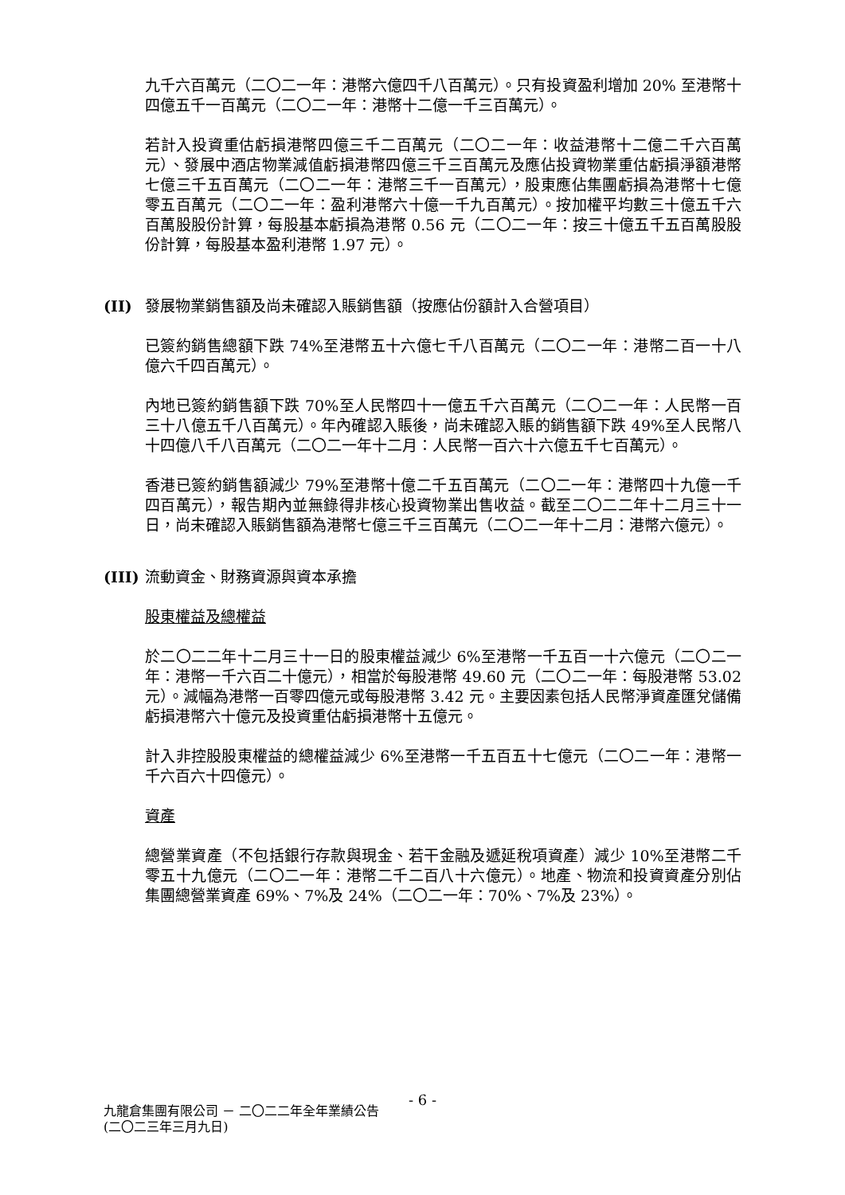九千六百萬元（二〇二一年：港幣六億四千八百萬元）。只有投資盈利增加 20% 至港幣十四億五千一百萬元（二〇二一年：港幣十二億一千三百萬元）。
若計入投資重估虧損港幣四億三千二百萬元（二〇二一年：收益港幣十二億二千六百萬元）、發展中酒店物業減值虧損港幣四億三千三百萬元及應佔投資物業重估虧損淨額港幣七億三千五百萬元（二〇二一年：港幣三千一百萬元），股東應佔集團虧損為港幣十七億零五百萬元（二〇二一年：盈利港幣六十億一千九百萬元）。按加權平均數三十億五千六百萬股股份計算，每股基本虧損為港幣 0.56 元（二〇二一年：按三十億五千五百萬股股份計算，每股基本盈利港幣 1.97 元）。
(II) 發展物業銷售額及尚未確認入賬銷售額（按應佔份額計入合營項目）
已簽約銷售總額下跌 74%至港幣五十六億七千八百萬元（二〇二一年：港幣二百一十八億六千四百萬元）。
內地已簽約銷售額下跌 70%至人民幣四十一億五千六百萬元（二〇二一年：人民幣一百三十八億五千八百萬元）。年內確認入賬後，尚未確認入賬的銷售額下跌 49%至人民幣八十四億八千八百萬元（二〇二一年十二月：人民幣一百六十六億五千七百萬元）。
香港已簽約銷售額減少 79%至港幣十億二千五百萬元（二〇二一年：港幣四十九億一千四百萬元），報告期內並無錄得非核心投資物業出售收益。截至二〇二二年十二月三十一日，尚未確認入賬銷售額為港幣七億三千三百萬元（二〇二一年十二月：港幣六億元）。
(III) 流動資金、財務資源與資本承擔
股東權益及總權益
於二〇二二年十二月三十一日的股東權益減少 6%至港幣一千五百一十六億元（二〇二一年：港幣一千六百二十億元），相當於每股港幣 49.60 元（二〇二一年：每股港幣 53.02 元）。減幅為港幣一百零四億元或每股港幣 3.42 元。主要因素包括人民幣淨資產匯兌儲備虧損港幣六十億元及投資重估虧損港幣十五億元。
計入非控股股東權益的總權益減少 6%至港幣一千五百五十七億元（二〇二一年：港幣一千六百六十四億元）。
資產
總營業資產（不包括銀行存款與現金、若干金融及遞延稅項資產）減少 10%至港幣二千零五十九億元（二〇二一年：港幣二千二百八十六億元）。地產、物流和投資資產分別佔集團總營業資產 69%、7%及 24%（二〇二一年：70%、7%及 23%）。
- 6 -
九龍倉集團有限公司 － 二〇二二年全年業績公告
(二〇二三年三月九日)